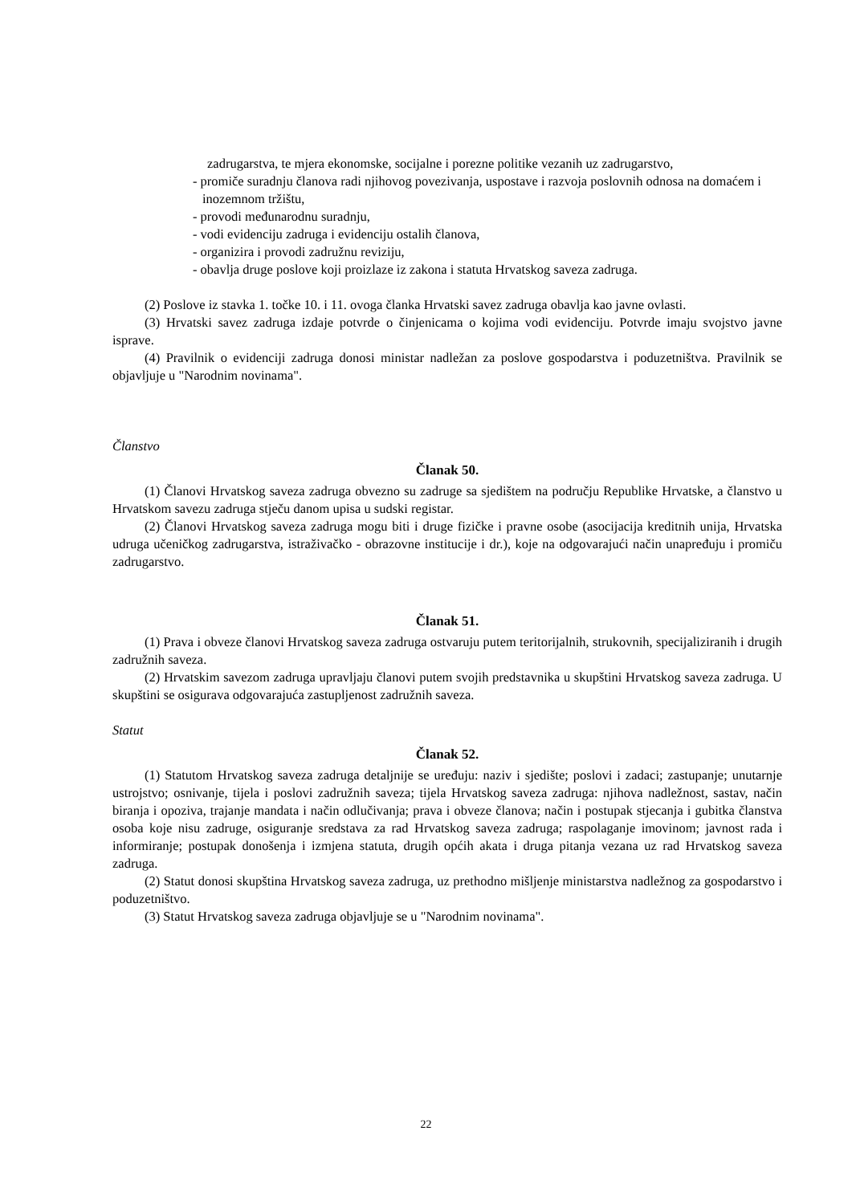zadrugarstva, te mjera ekonomske, socijalne i porezne politike vezanih uz zadrugarstvo,
- promiče suradnju članova radi njihovog povezivanja, uspostave i razvoja poslovnih odnosa na domaćem i inozemnom tržištu,
- provodi međunarodnu suradnju,
- vodi evidenciju zadruga i evidenciju ostalih članova,
- organizira i provodi zadružnu reviziju,
- obavlja druge poslove koji proizlaze iz zakona i statuta Hrvatskog saveza zadruga.
(2) Poslove iz stavka 1. točke 10. i 11. ovoga članka Hrvatski savez zadruga obavlja kao javne ovlasti.
(3) Hrvatski savez zadruga izdaje potvrde o činjenicama o kojima vodi evidenciju. Potvrde imaju svojstvo javne isprave.
(4) Pravilnik o evidenciji zadruga donosi ministar nadležan za poslove gospodarstva i poduzetništva. Pravilnik se objavljuje u "Narodnim novinama".
Članstvo
Članak 50.
(1) Članovi Hrvatskog saveza zadruga obvezno su zadruge sa sjedištem na području Republike Hrvatske, a članstvo u Hrvatskom savezu zadruga stječu danom upisa u sudski registar.
(2) Članovi Hrvatskog saveza zadruga mogu biti i druge fizičke i pravne osobe (asocijacija kreditnih unija, Hrvatska udruga učeničkog zadrugarstva, istraživačko - obrazovne institucije i dr.), koje na odgovarajući način unapređuju i promiču zadrugarstvo.
Članak 51.
(1) Prava i obveze članovi Hrvatskog saveza zadruga ostvaruju putem teritorijalnih, strukovnih, specijaliziranih i drugih zadružnih saveza.
(2) Hrvatskim savezom zadruga upravljaju članovi putem svojih predstavnika u skupštini Hrvatskog saveza zadruga. U skupštini se osigurava odgovarajuća zastupljenost zadružnih saveza.
Statut
Članak 52.
(1) Statutom Hrvatskog saveza zadruga detaljnije se uređuju: naziv i sjedište; poslovi i zadaci; zastupanje; unutarnje ustrojstvo; osnivanje, tijela i poslovi zadružnih saveza; tijela Hrvatskog saveza zadruga: njihova nadležnost, sastav, način biranja i opoziva, trajanje mandata i način odlučivanja; prava i obveze članova; način i postupak stjecanja i gubitka članstva osoba koje nisu zadruge, osiguranje sredstava za rad Hrvatskog saveza zadruga; raspolaganje imovinom; javnost rada i informiranje; postupak donošenja i izmjena statuta, drugih općih akata i druga pitanja vezana uz rad Hrvatskog saveza zadruga.
(2) Statut donosi skupština Hrvatskog saveza zadruga, uz prethodno mišljenje ministarstva nadležnog za gospodarstvo i poduzetništvo.
(3) Statut Hrvatskog saveza zadruga objavljuje se u "Narodnim novinama".
22